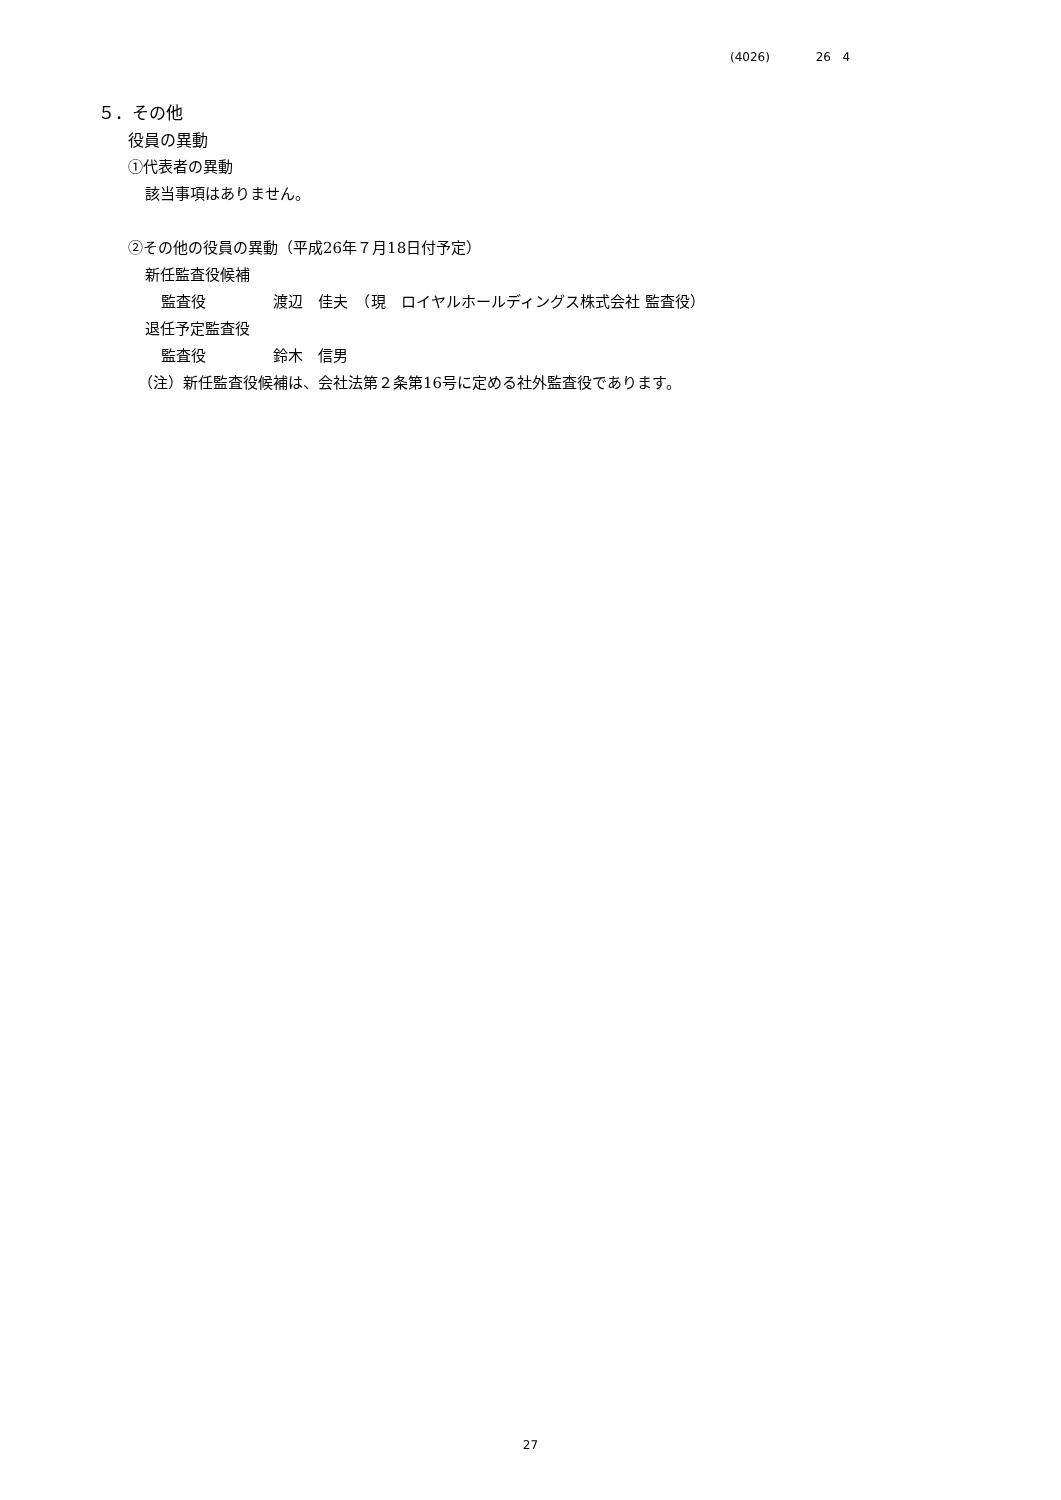(4026) 26 4
５．その他
役員の異動
①代表者の異動
該当事項はありません。
②その他の役員の異動（平成26年７月18日付予定）
新任監査役候補
監査役 渡辺　佳夫　（現　ロイヤルホールディングス株式会社 監査役）
退任予定監査役
監査役 鈴木　信男
（注）新任監査役候補は、会社法第２条第16号に定める社外監査役であります。
27